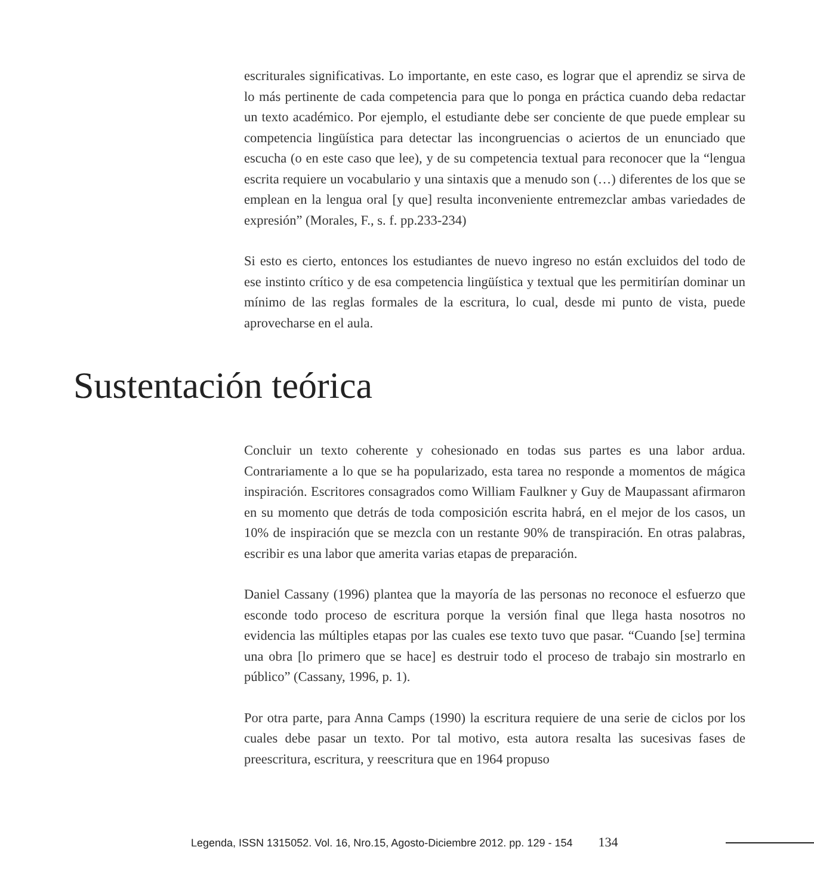escriturales significativas. Lo importante, en este caso, es lograr que el aprendiz se sirva de lo más pertinente de cada competencia para que lo ponga en práctica cuando deba redactar un texto académico. Por ejemplo, el estudiante debe ser conciente de que puede emplear su competencia lingüística para detectar las incongruencias o aciertos de un enunciado que escucha (o en este caso que lee), y de su competencia textual para reconocer que la “lengua escrita requiere un vocabulario y una sintaxis que a menudo son (…) diferentes de los que se emplean en la lengua oral [y que] resulta inconveniente entremezclar ambas variedades de expresión” (Morales, F., s. f. pp.233-234)
Si esto es cierto, entonces los estudiantes de nuevo ingreso no están excluidos del todo de ese instinto crítico y de esa competencia lingüística y textual que les permitirían dominar un mínimo de las reglas formales de la escritura, lo cual, desde mi punto de vista, puede aprovecharse en el aula.
Sustentación teórica
Concluir un texto coherente y cohesionado en todas sus partes es una labor ardua. Contrariamente a lo que se ha popularizado, esta tarea no responde a momentos de mágica inspiración. Escritores consagrados como William Faulkner y Guy de Maupassant afirmaron en su momento que detrás de toda composición escrita habrá, en el mejor de los casos, un 10% de inspiración que se mezcla con un restante 90% de transpiración. En otras palabras, escribir es una labor que amerita varias etapas de preparación.
Daniel Cassany (1996) plantea que la mayoría de las personas no reconoce el esfuerzo que esconde todo proceso de escritura porque la versión final que llega hasta nosotros no evidencia las múltiples etapas por las cuales ese texto tuvo que pasar. “Cuando [se] termina una obra [lo primero que se hace] es destruir todo el proceso de trabajo sin mostrarlo en público” (Cassany, 1996, p. 1).
Por otra parte, para Anna Camps (1990) la escritura requiere de una serie de ciclos por los cuales debe pasar un texto. Por tal motivo, esta autora resalta las sucesivas fases de preescritura, escritura, y reescritura que en 1964 propuso
Legenda, ISSN 1315052. Vol. 16, Nro.15, Agosto-Diciembre 2012. pp. 129 - 154 134